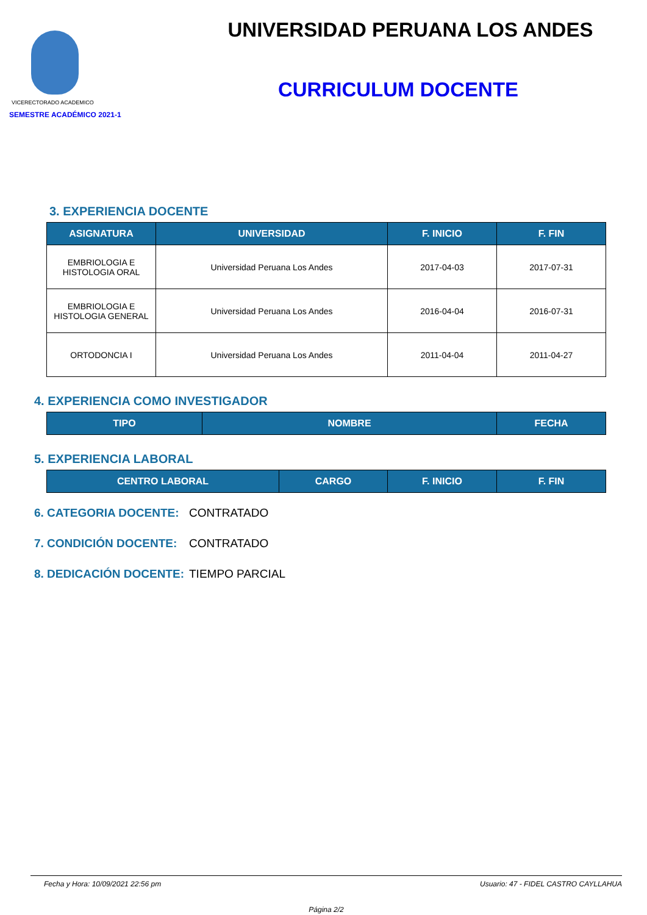VICERECTORADO ACADEMICO
SEMESTRE ACADÉMICO 2021-1
UNIVERSIDAD PERUANA LOS ANDES
CURRICULUM DOCENTE
3. EXPERIENCIA DOCENTE
| ASIGNATURA | UNIVERSIDAD | F. INICIO | F. FIN |
| --- | --- | --- | --- |
| EMBRIOLOGIA E HISTOLOGIA ORAL | Universidad Peruana Los Andes | 2017-04-03 | 2017-07-31 |
| EMBRIOLOGIA E HISTOLOGIA GENERAL | Universidad Peruana Los Andes | 2016-04-04 | 2016-07-31 |
| ORTODONCIA I | Universidad Peruana Los Andes | 2011-04-04 | 2011-04-27 |
4. EXPERIENCIA COMO INVESTIGADOR
| TIPO | NOMBRE | FECHA |
| --- | --- | --- |
5. EXPERIENCIA LABORAL
| CENTRO LABORAL | CARGO | F. INICIO | F. FIN |
| --- | --- | --- | --- |
6. CATEGORIA DOCENTE: CONTRATADO
7. CONDICIÓN DOCENTE: CONTRATADO
8. DEDICACIÓN DOCENTE: TIEMPO PARCIAL
Fecha y Hora: 10/09/2021 22:56 pm Usuario: 47 - FIDEL CASTRO CAYLLAHUA
Página 2/2